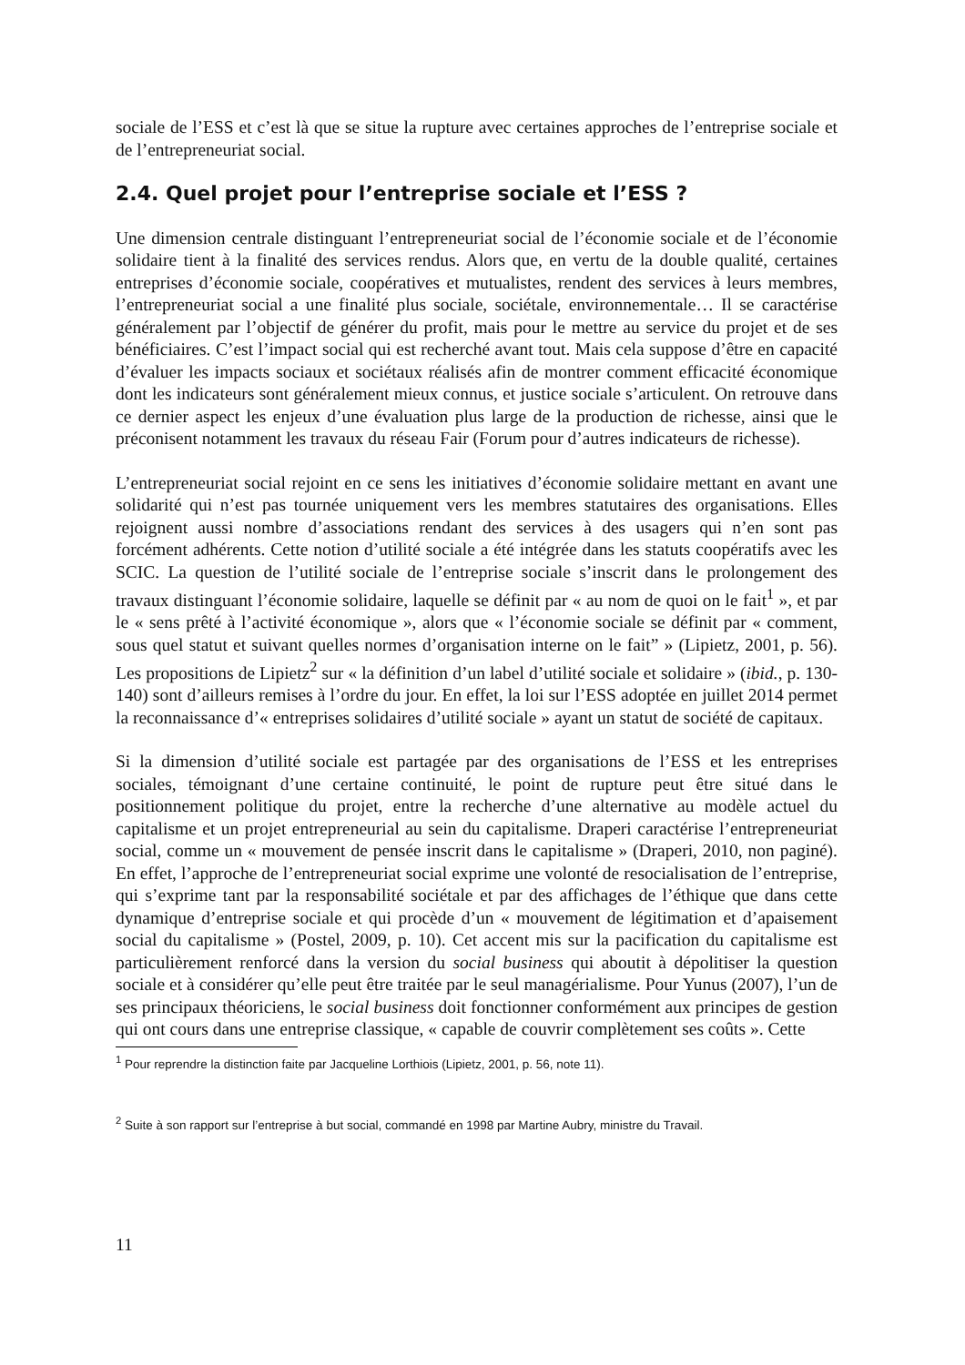sociale de l’ESS et c’est là que se situe la rupture avec certaines approches de l’entreprise sociale et de l’entrepreneuriat social.
2.4. Quel projet pour l’entreprise sociale et l’ESS ?
Une dimension centrale distinguant l’entrepreneuriat social de l’économie sociale et de l’économie solidaire tient à la finalité des services rendus. Alors que, en vertu de la double qualité, certaines entreprises d’économie sociale, coopératives et mutualistes, rendent des services à leurs membres, l’entrepreneuriat social a une finalité plus sociale, sociétale, environnementale… Il se caractérise généralement par l’objectif de générer du profit, mais pour le mettre au service du projet et de ses bénéficiaires. C’est l’impact social qui est recherché avant tout. Mais cela suppose d’être en capacité d’évaluer les impacts sociaux et sociétaux réalisés afin de montrer comment efficacité économique dont les indicateurs sont généralement mieux connus, et justice sociale s’articulent. On retrouve dans ce dernier aspect les enjeux d’une évaluation plus large de la production de richesse, ainsi que le préconisent notamment les travaux du réseau Fair (Forum pour d’autres indicateurs de richesse).
L’entrepreneuriat social rejoint en ce sens les initiatives d’économie solidaire mettant en avant une solidarité qui n’est pas tournée uniquement vers les membres statutaires des organisations. Elles rejoignent aussi nombre d’associations rendant des services à des usagers qui n’en sont pas forcément adhérents. Cette notion d’utilité sociale a été intégrée dans les statuts coopératifs avec les SCIC. La question de l’utilité sociale de l’entreprise sociale s’inscrit dans le prolongement des travaux distinguant l’économie solidaire, laquelle se définit par « au nom de quoi on le fait<sup>1</sup> », et par le « sens prêté à l’activité économique », alors que « l’économie sociale se définit par « comment, sous quel statut et suivant quelles normes d’organisation interne on le fait” » (Lipietz, 2001, p. 56). Les propositions de Lipietz<sup>2</sup> sur « la définition d’un label d’utilité sociale et solidaire » (ibid., p. 130-140) sont d’ailleurs remises à l’ordre du jour. En effet, la loi sur l’ESS adoptée en juillet 2014 permet la reconnaissance d’« entreprises solidaires d’utilité sociale » ayant un statut de société de capitaux.
Si la dimension d’utilité sociale est partagée par des organisations de l’ESS et les entreprises sociales, témoignant d’une certaine continuité, le point de rupture peut être situé dans le positionnement politique du projet, entre la recherche d’une alternative au modèle actuel du capitalisme et un projet entrepreneurial au sein du capitalisme. Draperi caractérise l’entrepreneuriat social, comme un « mouvement de pensée inscrit dans le capitalisme » (Draperi, 2010, non paginé). En effet, l’approche de l’entrepreneuriat social exprime une volonté de resocialisation de l’entreprise, qui s’exprime tant par la responsabilité sociétale et par des affichages de l’éthique que dans cette dynamique d’entreprise sociale et qui procède d’un « mouvement de légitimation et d’apaisement social du capitalisme » (Postel, 2009, p. 10). Cet accent mis sur la pacification du capitalisme est particulièrement renforcé dans la version du social business qui aboutit à dépolitiser la question sociale et à considérer qu’elle peut être traitée par le seul managérialisme. Pour Yunus (2007), l’un de ses principaux théoriciens, le social business doit fonctionner conformément aux principes de gestion qui ont cours dans une entreprise classique, « capable de couvrir complètement ses coûts ». Cette
<sup>1</sup> Pour reprendre la distinction faite par Jacqueline Lorthiois (Lipietz, 2001, p. 56, note 11).
<sup>2</sup> Suite à son rapport sur l’entreprise à but social, commandé en 1998 par Martine Aubry, ministre du Travail.
11